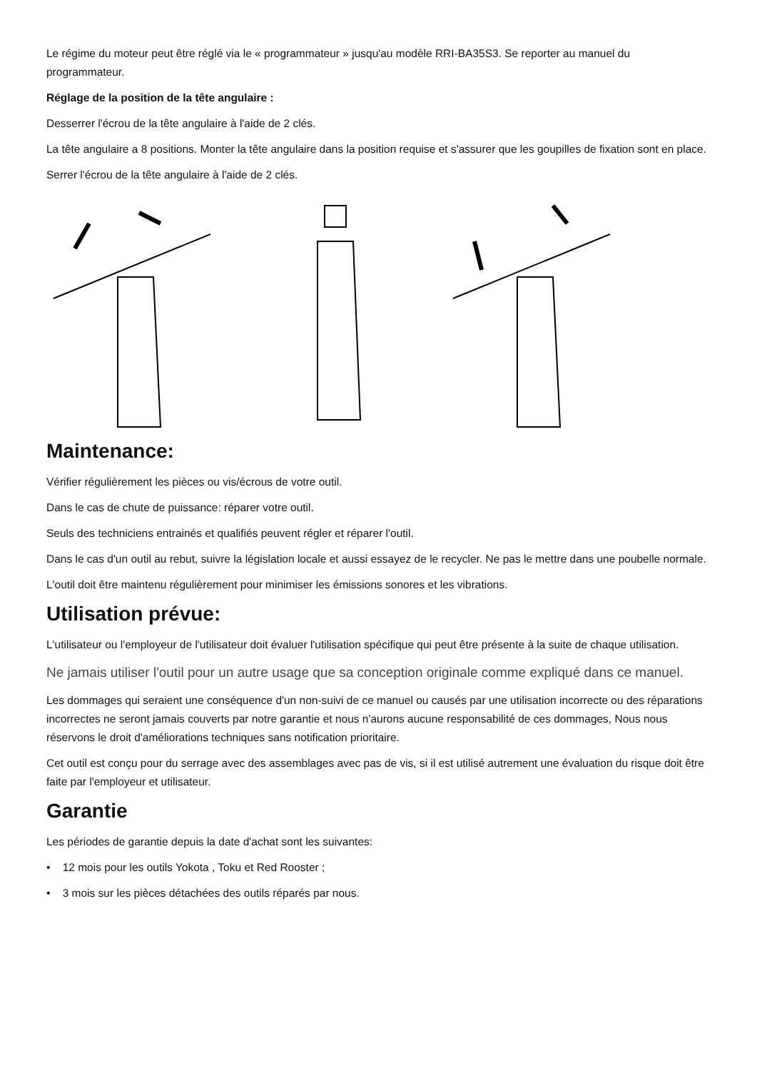Le régime du moteur peut être réglé via le « programmateur » jusqu'au modèle RRI-BA35S3. Se reporter au manuel du programmateur.
Réglage de la position de la tête angulaire :
Desserrer l'écrou de la tête angulaire à l'aide de 2 clés.
La tête angulaire a 8 positions. Monter la tête angulaire dans la position requise et s'assurer que les goupilles de fixation sont en place.
Serrer l'écrou de la tête angulaire à l'aide de 2 clés.
Maintenance:
Vérifier régulièrement les pièces ou vis/écrous de votre outil.
Dans le cas de chute de puissance: réparer votre outil.
Seuls des techniciens entrainés et qualifiés peuvent régler et réparer l'outil.
Dans le cas d'un outil au rebut, suivre la législation locale et aussi essayez de le recycler. Ne pas le mettre dans une poubelle normale.
L'outil doit être maintenu régulièrement pour minimiser les émissions sonores et les vibrations.
Utilisation prévue:
L'utilisateur ou l'employeur de l'utilisateur doit évaluer l'utilisation spécifique qui peut être présente à la suite de chaque utilisation.
Ne jamais utiliser l'outil pour un autre usage que sa conception originale comme expliqué dans ce manuel.
Les dommages qui seraient une conséquence d'un non-suivi de ce manuel ou causés par une utilisation incorrecte ou des réparations incorrectes ne seront jamais couverts par notre garantie et nous n'aurons aucune responsabilité de ces dommages, Nous nous réservons le droit d'améliorations techniques sans notification prioritaire.
Cet outil est conçu pour du serrage avec des assemblages avec pas de vis, si il est utilisé autrement une évaluation du risque doit être faite par l'employeur et utilisateur.
Garantie
Les périodes de garantie depuis la date d'achat sont les suivantes:
• 12 mois pour les outils Yokota , Toku et Red Rooster ;
• 3 mois sur les pièces détachées des outils réparés par nous.